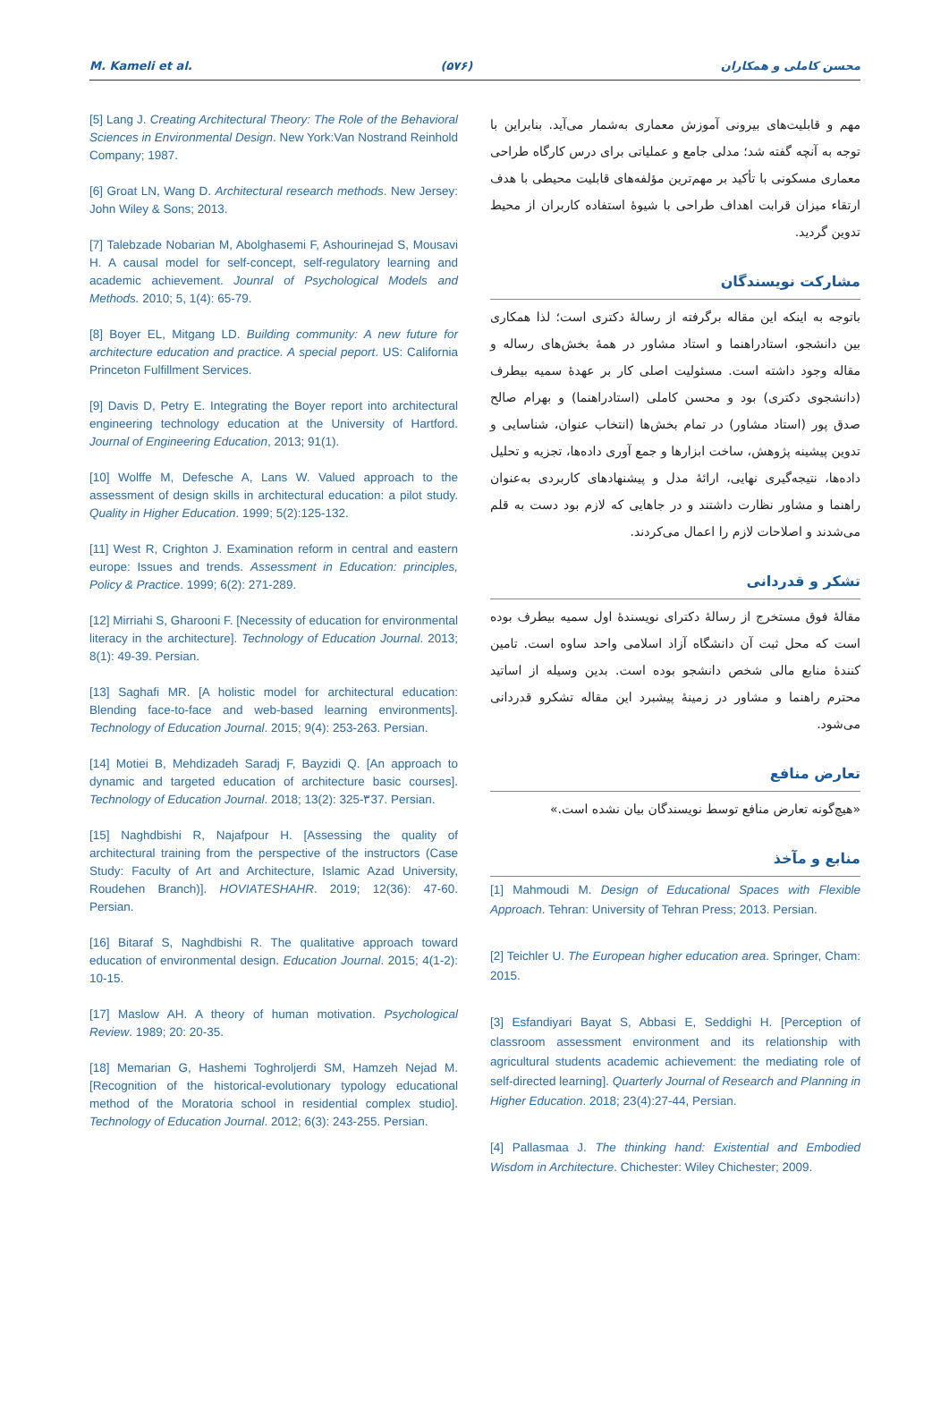M. Kameli et al. (۵۷۶) محسن کاملی و همکاران
مهم و قابلیت‌های بیرونی آموزش معماری به‌شمار می‌آید. بنابراین با توجه به آنچه گفته شد؛ مدلی جامع و عملیاتی برای درس کارگاه طراحی معماری مسکونی با تأکید بر مهم‌ترین مؤلفه‌های قابلیت محیطی با هدف ارتقاء میزان قرابت اهداف طراحی با شیوهٔ استفاده کاربران از محیط تدوین گردید.
مشارکت نویسندگان
باتوجه به اینکه این مقاله برگرفته از رسالهٔ دکتری است؛ لذا همکاری بین دانشجو، استادراهنما و استاد مشاور در همهٔ بخش‌های رساله و مقاله وجود داشته است. مسئولیت اصلی کار بر عهدهٔ سمیه بیطرف (دانشجوی دکتری) بود و محسن کاملی (استادراهنما) و بهرام صالح صدق پور (استاد مشاور) در تمام بخش‌ها (انتخاب عنوان، شناسایی و تدوین پیشینه پژوهش، ساخت ابزارها و جمع آوری داده‌ها، تجزیه و تحلیل داده‌ها، نتیجه‌گیری نهایی، ارائهٔ مدل و پیشنهادهای کاربردی به‌عنوان راهنما و مشاور نظارت داشتند و در جاهایی که لازم بود دست به قلم می‌شدند و اصلاحات لازم را اعمال می‌کردند.
تشکر و قدردانی
مقالهٔ فوق مستخرج از رسالهٔ دکترای نویسندهٔ اول سمیه بیطرف بوده است که محل ثبت آن دانشگاه آزاد اسلامی واحد ساوه است. تامین کنندهٔ منابع مالی شخص دانشجو بوده است. بدین وسیله از اساتید محترم راهنما و مشاور در زمینهٔ پیشبرد این مقاله تشکرو قدردانی می‌شود.
تعارض منافع
«هیچ‌گونه تعارض منافع توسط نویسندگان بیان نشده است.»
منابع و مآخذ
[1] Mahmoudi M. Design of Educational Spaces with Flexible Approach. Tehran: University of Tehran Press; 2013. Persian.
[2] Teichler U. The European higher education area. Springer, Cham: 2015.
[3] Esfandiyari Bayat S, Abbasi E, Seddighi H. [Perception of classroom assessment environment and its relationship with agricultural students academic achievement: the mediating role of self-directed learning]. Quarterly Journal of Research and Planning in Higher Education. 2018; 23(4):27-44, Persian.
[4] Pallasmaa J. The thinking hand: Existential and Embodied Wisdom in Architecture. Chichester: Wiley Chichester; 2009.
[5] Lang J. Creating Architectural Theory: The Role of the Behavioral Sciences in Environmental Design. New York:Van Nostrand Reinhold Company; 1987.
[6] Groat LN, Wang D. Architectural research methods. New Jersey: John Wiley & Sons; 2013.
[7] Talebzade Nobarian M, Abolghasemi F, Ashourinejad S, Mousavi H. A causal model for self-concept, self-regulatory learning and academic achievement. Jounral of Psychological Models and Methods. 2010; 5, 1(4): 65-79.
[8] Boyer EL, Mitgang LD. Building community: A new future for architecture education and practice. A special peport. US: California Princeton Fulfillment Services.
[9] Davis D, Petry E. Integrating the Boyer report into architectural engineering technology education at the University of Hartford. Journal of Engineering Education, 2013; 91(1).
[10] Wolffe M, Defesche A, Lans W. Valued approach to the assessment of design skills in architectural education: a pilot study. Quality in Higher Education. 1999; 5(2):125-132.
[11] West R, Crighton J. Examination reform in central and eastern europe: Issues and trends. Assessment in Education: principles, Policy & Practice. 1999; 6(2): 271-289.
[12] Mirriahi S, Gharooni F. [Necessity of education for environmental literacy in the architecture]. Technology of Education Journal. 2013; 8(1): 49-39. Persian.
[13] Saghafi MR. [A holistic model for architectural education: Blending face-to-face and web-based learning environments]. Technology of Education Journal. 2015; 9(4): 253-263. Persian.
[14] Motiei B, Mehdizadeh Saradj F, Bayzidi Q. [An approach to dynamic and targeted education of architecture basic courses]. Technology of Education Journal. 2018; 13(2): 325-۳37. Persian.
[15] Naghdbishi R, Najafpour H. [Assessing the quality of architectural training from the perspective of the instructors (Case Study: Faculty of Art and Architecture, Islamic Azad University, Roudehen Branch)]. HOVIATESHAHR. 2019; 12(36): 47-60. Persian.
[16] Bitaraf S, Naghdbishi R. The qualitative approach toward education of environmental design. Education Journal. 2015; 4(1-2): 10-15.
[17] Maslow AH. A theory of human motivation. Psychological Review. 1989; 20: 20-35.
[18] Memarian G, Hashemi Toghroljerdi SM, Hamzeh Nejad M. [Recognition of the historical-evolutionary typology educational method of the Moratoria school in residential complex studio]. Technology of Education Journal. 2012; 6(3): 243-255. Persian.